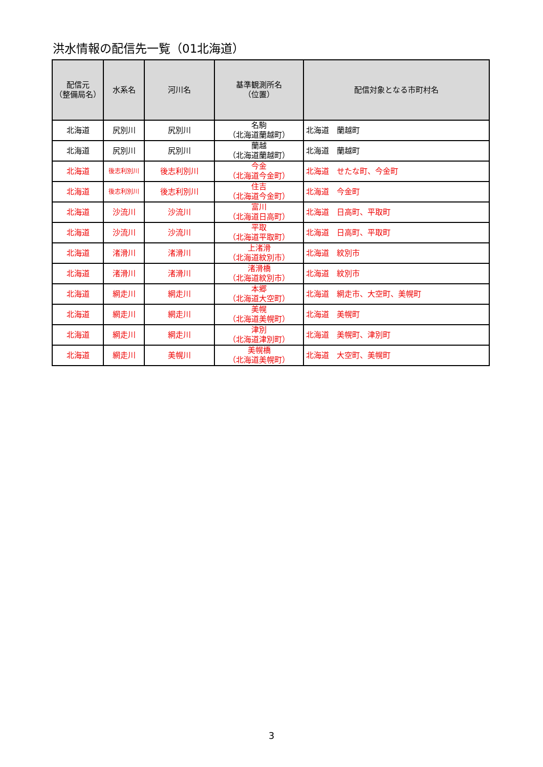洪水情報の配信先一覧（01北海道）
| 配信元 （整備局名） | 水系名 | 河川名 | 基準観測所名 （位置） | 配信対象となる市町村名 |
| --- | --- | --- | --- | --- |
| 北海道 | 尻別川 | 尻別川 | 名駒 （北海道蘭越町） | 北海道 蘭越町 |
| 北海道 | 尻別川 | 尻別川 | 蘭越 （北海道蘭越町） | 北海道 蘭越町 |
| 北海道 | 後志利別川 | 後志利別川 | 今金 （北海道今金町） | 北海道 せたな町、今金町 |
| 北海道 | 後志利別川 | 後志利別川 | 住吉 （北海道今金町） | 北海道 今金町 |
| 北海道 | 沙流川 | 沙流川 | 富川 （北海道日高町） | 北海道 日高町、平取町 |
| 北海道 | 沙流川 | 沙流川 | 平取 （北海道平取町） | 北海道 日高町、平取町 |
| 北海道 | 渚滑川 | 渚滑川 | 上渚滑 （北海道紋別市） | 北海道 紋別市 |
| 北海道 | 渚滑川 | 渚滑川 | 渚滑橋 （北海道紋別市） | 北海道 紋別市 |
| 北海道 | 網走川 | 網走川 | 本郷 （北海道大空町） | 北海道 網走市、大空町、美幌町 |
| 北海道 | 網走川 | 網走川 | 美幌 （北海道美幌町） | 北海道 美幌町 |
| 北海道 | 網走川 | 網走川 | 津別 （北海道津別町） | 北海道 美幌町、津別町 |
| 北海道 | 網走川 | 美幌川 | 美幌橋 （北海道美幌町） | 北海道 大空町、美幌町 |
3